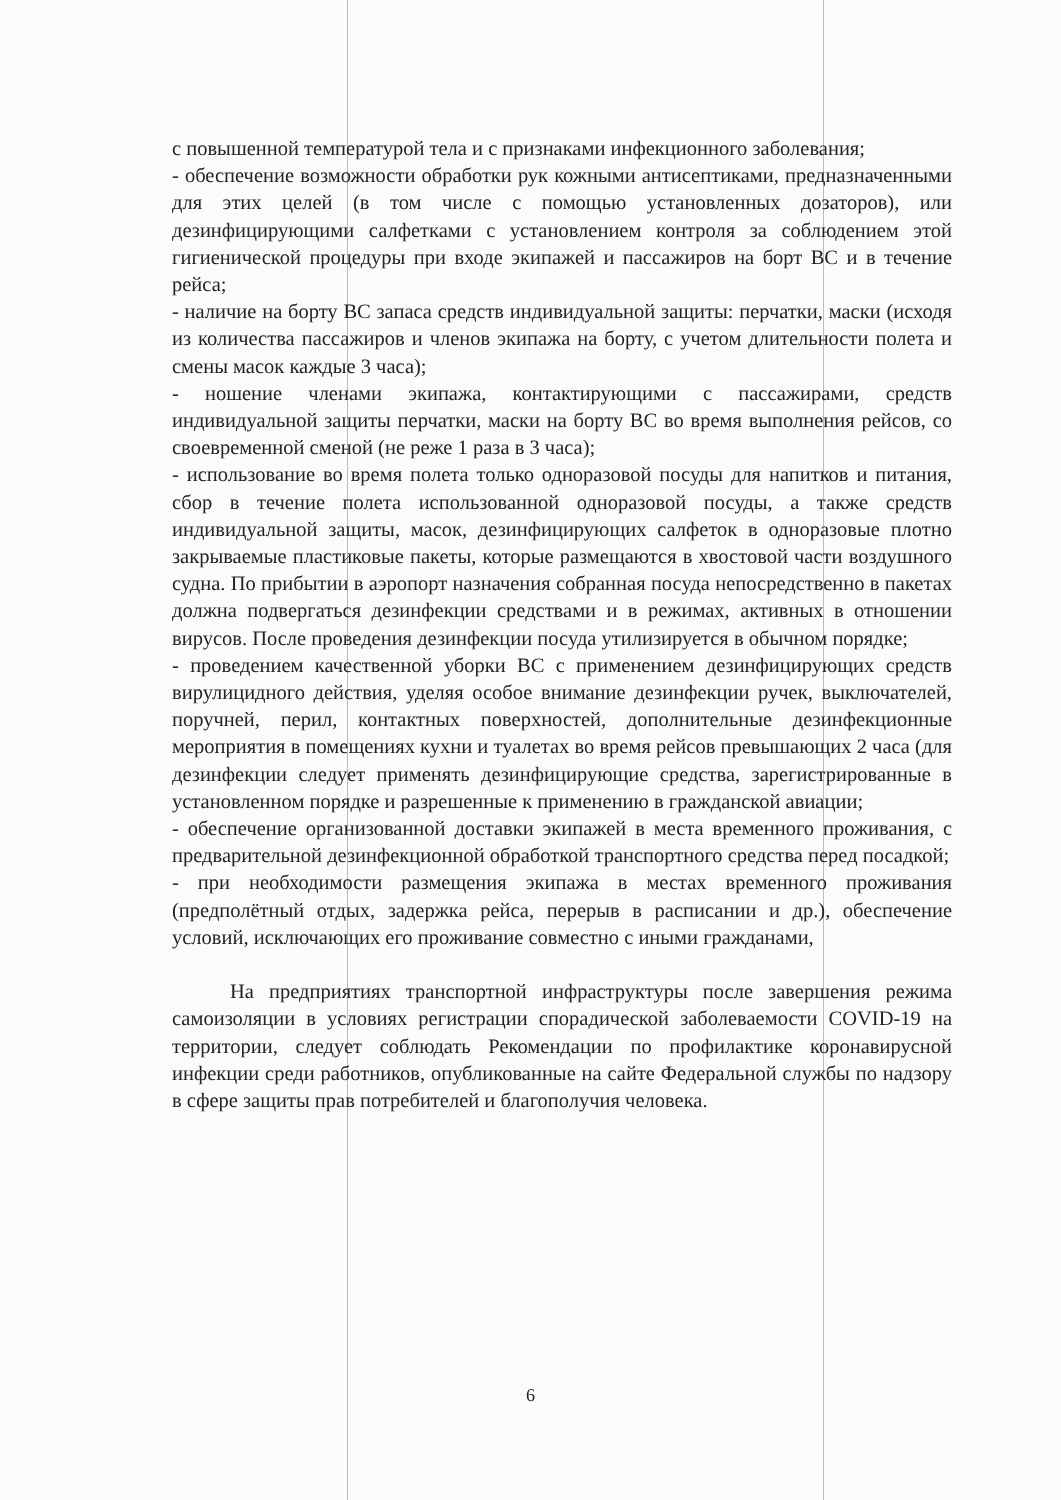с повышенной температурой тела и с признаками инфекционного заболевания;
- обеспечение возможности обработки рук кожными антисептиками, предназначенными для этих целей (в том числе с помощью установленных дозаторов), или дезинфицирующими салфетками с установлением контроля за соблюдением этой гигиенической процедуры при входе экипажей и пассажиров на борт ВС и в течение рейса;
- наличие на борту ВС запаса средств индивидуальной защиты: перчатки, маски (исходя из количества пассажиров и членов экипажа на борту, с учетом длительности полета и смены масок каждые 3 часа);
- ношение членами экипажа, контактирующими с пассажирами, средств индивидуальной защиты перчатки, маски на борту ВС во время выполнения рейсов, со своевременной сменой (не реже 1 раза в 3 часа);
- использование во время полета только одноразовой посуды для напитков и питания, сбор в течение полета использованной одноразовой посуды, а также средств индивидуальной защиты, масок, дезинфицирующих салфеток в одноразовые плотно закрываемые пластиковые пакеты, которые размещаются в хвостовой части воздушного судна. По прибытии в аэропорт назначения собранная посуда непосредственно в пакетах должна подвергаться дезинфекции средствами и в режимах, активных в отношении вирусов. После проведения дезинфекции посуда утилизируется в обычном порядке;
- проведением качественной уборки ВС с применением дезинфицирующих средств вирулицидного действия, уделяя особое внимание дезинфекции ручек, выключателей, поручней, перил, контактных поверхностей, дополнительные дезинфекционные мероприятия в помещениях кухни и туалетах во время рейсов превышающих 2 часа (для дезинфекции следует применять дезинфицирующие средства, зарегистрированные в установленном порядке и разрешенные к применению в гражданской авиации;
- обеспечение организованной доставки экипажей в места временного проживания, с предварительной дезинфекционной обработкой транспортного средства перед посадкой;
- при необходимости размещения экипажа в местах временного проживания (предполётный отдых, задержка рейса, перерыв в расписании и др.), обеспечение условий, исключающих его проживание совместно с иными гражданами,
На предприятиях транспортной инфраструктуры после завершения режима самоизоляции в условиях регистрации спорадической заболеваемости COVID-19 на территории, следует соблюдать Рекомендации по профилактике коронавирусной инфекции среди работников, опубликованные на сайте Федеральной службы по надзору в сфере защиты прав потребителей и благополучия человека.
6